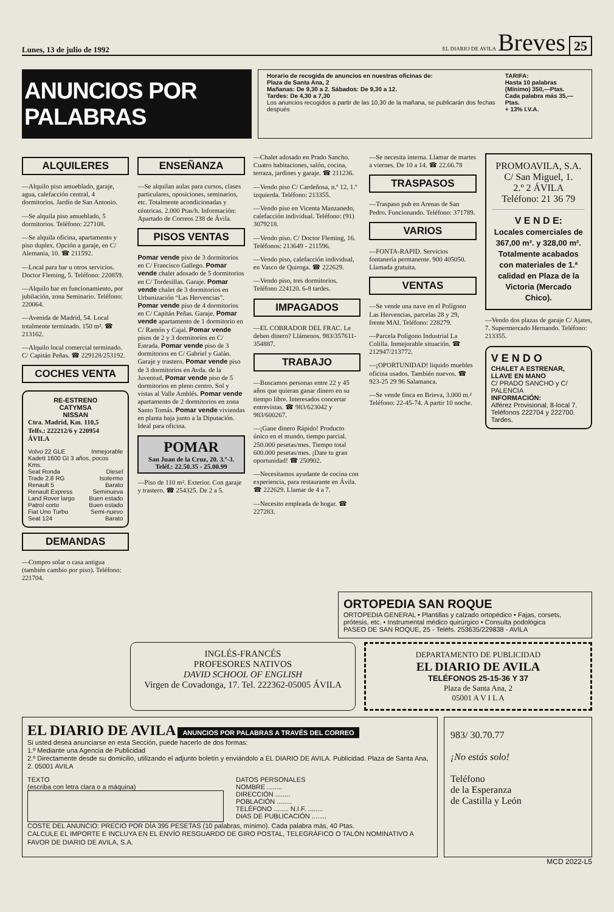Lunes, 13 de julio de 1992 EL DIARIO DE AVILA Breves 25
ANUNCIOS POR PALABRAS
Horario de recogida de anuncios en nuestras oficinas de:
Plaza de Santa Ana, 2
Mañanas: De 9,30 a 2. Sábados: De 9,30 a 12.
Tardes: De 4,30 a 7,30
Los anuncios recogidos a partir de las 10,30 de la mañana, se publicarán dos fechas después
TARIFA:
Hasta 10 palabras
(Mínimo) 350,—Ptas.
Cada palabra más 35,—Ptas.
+ 13% I.V.A.
ALQUILERES
—Alquilo piso amueblado, garaje, agua, calefacción central, 4 dormitorios. Jardín de San Antonio.
—Se alquila piso amueblado, 5 dormitorios. Teléfono: 227108.
—Se alquila oficina, apartamento y piso duplex. Opción a garaje, en C/ Alemania, 10. ☎ 211592.
—Local para bar u otros servicios. Doctor Fleming, 5. Teléfono: 220859.
—Alquilo bar en funcionamiento, por jubilación, zona Seminario. Teléfono: 220064.
—Avenida de Madrid, 54. Local totalmente terminado. 150 m². ☎ 213162.
—Alquilo local comercial terminado. C/ Capitán Peñas. ☎ 229128/253192.
COCHES VENTA
RE-ESTRENO
CATYMSA
NISSAN
Ctra. Madrid, Km. 110,5
Telfs.: 222212/6 y 220954
ÁVILA
Volvo 22 GLE Inmejorable
Kadett 1600 GI 3 años, pocos Kms.
Seat Ronda Diesel
Trade 2.8 RG Isotermo
Renault 5 Barato
Renault Express Seminueva
Land Rover largo Buen estado
Patrol corto Buen estado
Fiat Uno Turbo Semi-nuevo
Seat 124 Barato
DEMANDAS
—Compro solar o casa antigua (también cambio por piso). Teléfono: 221704.
ENSEÑANZA
—Se alquilan aulas para cursos, clases particulares, oposiciones, seminarios, etc. Totalmente acondicionadas y céntricas. 2.000 Ptas/h. Información: Apartado de Correos 238 de Ávila.
PISOS VENTAS
Pomar vende piso de 3 dormitorios en C/ Francisco Gallego. Pomar vende chalet adosado de 5 dormitorios en C/ Tordesillas. Garaje. Pomar vende chalet de 3 dormitorios en Urbanización “Las Hervencias”. Pomar vende piso de 4 dormitorios en C/ Capitán Peñas. Garaje. Pomar vende apartamento de 1 dormitorio en C/ Ramón y Cajal. Pomar vende pisos de 2 y 3 dormitorios en C/ Estrada. Pomar vende piso de 3 dormitorios en C/ Gabriel y Galán. Garaje y trastero. Pomar vende piso de 3 dormitorios en Avda. de la Juventud. Pomar vende piso de 5 dormitorios en pleno centro. Sol y vistas al Valle Amblés. Pomar vende apartamento de 2 dormitorios en zona Santo Tomás. Pomar vende viviendas en planta baja junto a la Diputación. Ideal para oficina.
POMAR
San Juan de la Cruz, 20. 3.º-3.
Teléf.: 22.50.35 - 25.00.99
—Piso de 110 m². Exterior. Con garaje y trastero. ☎ 254325. De 2 a 5.
—Chalet adosado en Prado Sancho. Cuatro habitaciones, salón, cocina, terraza, jardines y garaje. ☎ 211236.
—Vendo piso C/ Cardeñosa, n.º 12, 1.º izquierda. Teléfono: 213355.
—Vendo piso en Vicenta Manzanedo, calefacción individual. Teléfono: (91) 3079218.
—Vendo piso. C/ Doctor Fleming, 16. Teléfonos: 213649 - 211596.
—Vendo piso, calefacción individual, en Vasco de Quiroga. ☎ 222629.
—Vendo piso, tres dormitorios. Teléfono 224120. 6-8 tardes.
IMPAGADOS
—EL COBRADOR DEL FRAC. Le deben dinero? Llámenos. 983/357611-354887.
TRABAJO
—Buscamos personas entre 22 y 45 años que quieran ganar dinero en su tiempo libre. Interesados concertar entrevistas. ☎ 983/623042 y 983/600267.
—¡Gane dinero Rápido! Producto único en el mundo, tiempo parcial. 250.000 pesetas/mes. Tiempo total 600.000 pesetas/mes. ¡Date tu gran oportunidad! ☎ 250902.
—Necesitamos ayudante de cocina con experiencia, para restaurante en Ávila. ☎ 222629. Llamar de 4 a 7.
—Necesito empleada de hogar. ☎ 227283.
—Se necesita interna. Llamar de martes a viernes. De 10 a 14. ☎ 22.66.78
TRASPASOS
—Traspaso pub en Arenas de San Pedro. Funcionando. Teléfono: 371789.
VARIOS
—FONTA-RAPID. Servicios fontanería permanente. 900 405050. Llamada gratuita.
VENTAS
—Se vende una nave en el Polígono Las Hervencias, parcelas 28 y 29, frente MAI. Teléfono: 228279.
—Parcela Polígono Industrial La Colilla. Inmejorable situación. ☎ 212947/213772.
—¡OPORTUNIDAD! liquido muebles oficina usados. También nuevos. ☎ 923-25 29 96 Salamanca.
—Se vende finca en Brieva, 3.000 m.² Teléfono: 22-45-74. A partir 10 noche.
PROMOAVILA, S.A.
C/ San Miguel, 1.
2.º 2 ÁVILA
Teléfono: 21 36 79
V E N D E:
Locales comerciales de 367,00 m². y 328,00 m². Totalmente acabados con materiales de 1.ª calidad en Plaza de la Victoria (Mercado Chico).
—Vendo dos plazas de garaje C/ Ajates, 7. Supermercado Hernando. Teléfono: 213355.
V E N D O
CHALET A ESTRENAR, LLAVE EN MANO
C/ PRADO SANCHO y C/ PALENCIA
INFORMACIÓN:
Alférez Provisional, 8-local 7. Teléfonos 222704 y 222700. Tardes.
ORTOPEDIA SAN ROQUE
ORTOPEDIA GENERAL • Plantillas y calzado ortopédico • Fajas, corsets, prótesis, etc. • Instrumental médico quirúrgico • Consulta podológica
PASEO DE SAN ROQUE, 25 - Teléfs. 253635/229838 - AVILA
INGLÉS-FRANCÉS
PROFESORES NATIVOS
DAVID SCHOOL OF ENGLISH
Virgen de Covadonga, 17. Tel. 222362-05005 ÁVILA
DEPARTAMENTO DE PUBLICIDAD
EL DIARIO DE AVILA
TELÉFONOS 25-15-36 Y 37
Plaza de Santa Ana, 2
05001 A V I L A
EL DIARIO DE AVILA ANUNCIOS POR PALABRAS A TRAVÉS DEL CORREO
Si usted desea anunciarse en esta Sección, puede hacerlo de dos formas:
1.º Mediante una Agencia de Publicidad
2.º Directamente desde su domicilio, utilizando el adjunto boletín y enviándolo a EL DIARIO DE AVILA. Publicidad. Plaza de Santa Ana, 2. 05001 AVILA
TEXTO
(escriba con letra clara o a máquina)
DATOS PERSONALES
NOMBRE ........
DIRECCIÓN ........
POBLACIÓN ........
TELÉFONO ........ N.I.F. ........
DIAS DE PUBLICACIÓN ........
COSTE DEL ANUNCIO: PRECIO POR DÍA 395 PESETAS (10 palabras, mínimo). Cada palabra más, 40 Ptas.
CALCULE EL IMPORTE E INCLUYA EN EL ENVÍO RESGUARDO DE GIRO POSTAL, TELEGRÁFICO O TALÓN NOMINATIVO A FAVOR DE DIARIO DE AVILA, S.A.
983/ 30.70.77
¡No estás solo!
Teléfono
de la Esperanza
de Castilla y León
MCD 2022-L5